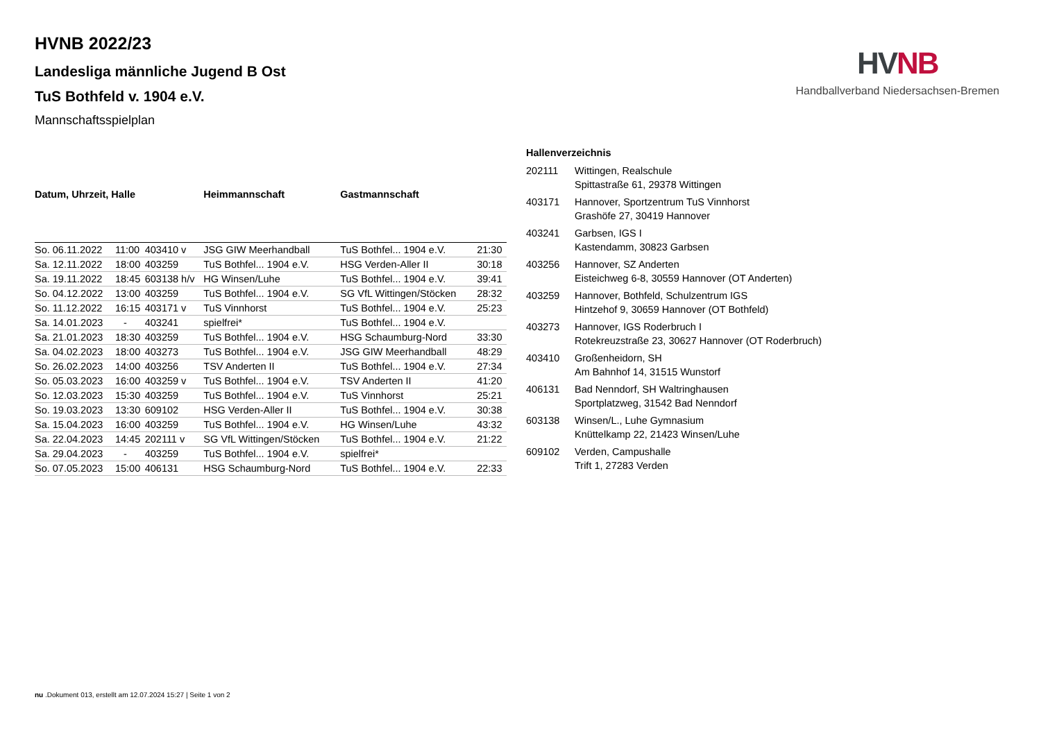HV NB
Handballverband Niedersachsen-Bremen
HVNB 2022/23
Landesliga männliche Jugend B Ost
TuS Bothfeld v. 1904 e.V.
Mannschaftsspielplan
| Datum, Uhrzeit, Halle | | | Heimmannschaft | Gastmannschaft | |
| --- | --- | --- | --- | --- | --- |
| So. 06.11.2022 | 11:00 | 403410 v | JSG GIW Meerhandball | TuS Bothfel... 1904 e.V. | 21:30 |
| Sa. 12.11.2022 | 18:00 | 403259 | TuS Bothfel... 1904 e.V. | HSG Verden-Aller II | 30:18 |
| Sa. 19.11.2022 | 18:45 | 603138 h/v | HG Winsen/Luhe | TuS Bothfel... 1904 e.V. | 39:41 |
| So. 04.12.2022 | 13:00 | 403259 | TuS Bothfel... 1904 e.V. | SG VfL Wittingen/Stöcken | 28:32 |
| So. 11.12.2022 | 16:15 | 403171 v | TuS Vinnhorst | TuS Bothfel... 1904 e.V. | 25:23 |
| Sa. 14.01.2023 | - | 403241 | spielfrei* | TuS Bothfel... 1904 e.V. | |
| Sa. 21.01.2023 | 18:30 | 403259 | TuS Bothfel... 1904 e.V. | HSG Schaumburg-Nord | 33:30 |
| Sa. 04.02.2023 | 18:00 | 403273 | TuS Bothfel... 1904 e.V. | JSG GIW Meerhandball | 48:29 |
| So. 26.02.2023 | 14:00 | 403256 | TSV Anderten II | TuS Bothfel... 1904 e.V. | 27:34 |
| So. 05.03.2023 | 16:00 | 403259 v | TuS Bothfel... 1904 e.V. | TSV Anderten II | 41:20 |
| So. 12.03.2023 | 15:30 | 403259 | TuS Bothfel... 1904 e.V. | TuS Vinnhorst | 25:21 |
| So. 19.03.2023 | 13:30 | 609102 | HSG Verden-Aller II | TuS Bothfel... 1904 e.V. | 30:38 |
| Sa. 15.04.2023 | 16:00 | 403259 | TuS Bothfel... 1904 e.V. | HG Winsen/Luhe | 43:32 |
| Sa. 22.04.2023 | 14:45 | 202111 v | SG VfL Wittingen/Stöcken | TuS Bothfel... 1904 e.V. | 21:22 |
| Sa. 29.04.2023 | - | 403259 | TuS Bothfel... 1904 e.V. | spielfrei* | |
| So. 07.05.2023 | 15:00 | 406131 | HSG Schaumburg-Nord | TuS Bothfel... 1904 e.V. | 22:33 |
| Hallenverzeichnis | |
| --- | --- |
| 202111 | Wittingen, Realschule Spittastraße 61, 29378 Wittingen |
| 403171 | Hannover, Sportzentrum TuS Vinnhorst Grashöfe 27, 30419 Hannover |
| 403241 | Garbsen, IGS I Kastendamm, 30823 Garbsen |
| 403256 | Hannover, SZ Anderten Eisteichweg 6-8, 30559 Hannover (OT Anderten) |
| 403259 | Hannover, Bothfeld, Schulzentrum IGS Hintzehof 9, 30659 Hannover (OT Bothfeld) |
| 403273 | Hannover, IGS Roderbruch I Rotekreuzstraße 23, 30627 Hannover (OT Roderbruch) |
| 403410 | Großenheidorn, SH Am Bahnhof 14, 31515 Wunstorf |
| 406131 | Bad Nenndorf, SH Waltringhausen Sportplatzweg, 31542 Bad Nenndorf |
| 603138 | Winsen/L., Luhe Gymnasium Knüttelkamp 22, 21423 Winsen/Luhe |
| 609102 | Verden, Campushalle Trift 1, 27283 Verden |
nu .Dokument 013, erstellt am 12.07.2024 15:27 | Seite 1 von 2